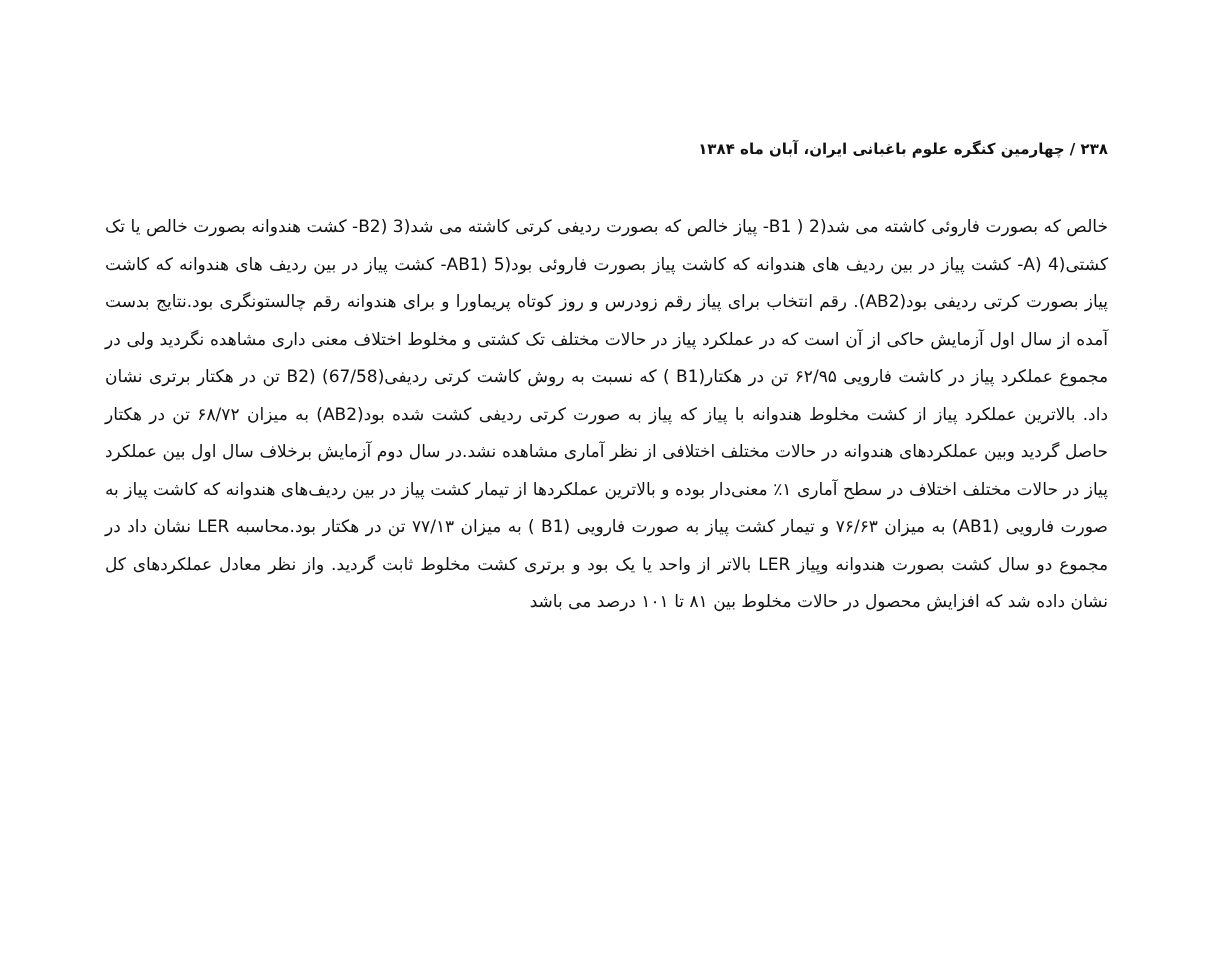۲۳۸ / چهارمین کنگره علوم باغبانی ایران، آبان ماه ۱۳۸۴
خالص که بصورت فاروئی کاشته می شد(2 ( B1- پیاز خالص که بصورت ردیفی کرتی کاشته می شد(3 (B2- کشت هندوانه بصورت خالص یا تک کشتی(4 (A- کشت پیاز در بین ردیف های هندوانه که کاشت پیاز بصورت فاروئی بود(5 (AB1- کشت پیاز در بین ردیف های هندوانه که کاشت پیاز بصورت کرتی ردیفی بود(AB2). رقم انتخاب برای پیاز رقم زودرس و روز کوتاه پریماورا و برای هندوانه رقم چالستونگری بود.نتایج بدست آمده از سال اول آزمایش حاکی از آن است که در عملکرد پیاز در حالات مختلف تک کشتی و مخلوط اختلاف معنی داری مشاهده نگردید ولی در مجموع عملکرد پیاز در کاشت فارویی ۶۲/۹۵ تن در هکتار(B1 ) که نسبت به روش کاشت کرتی ردیفی(67/58) (B2 تن در هکتار برتری نشان داد. بالاترین عملکرد پیاز از کشت مخلوط هندوانه با پیاز که پیاز به صورت کرتی ردیفی کشت شده بود(AB2) به میزان ۶۸/۷۲ تن در هکتار حاصل گردید وبین عملکردهای هندوانه در حالات مختلف اختلافی از نظر آماری مشاهده نشد.در سال دوم آزمایش برخلاف سال اول بین عملکرد پیاز در حالات مختلف اختلاف در سطح آماری ۱٪ معنی‌دار بوده و بالاترین عملکردها از تیمار کشت پیاز در بین ردیف‌های هندوانه که کاشت پیاز به صورت فارویی (AB1) به میزان ۷۶/۶۳ و تیمار کشت پیاز به صورت فارویی (B1 ) به میزان ۷۷/۱۳ تن در هکتار بود.محاسبه LER نشان داد در مجموع دو سال کشت بصورت هندوانه وپیاز LER بالاتر از واحد یا یک بود و برتری کشت مخلوط ثابت گردید. واز نظر معادل عملکردهای کل نشان داده شد که افزایش محصول در حالات مخلوط بین ۸۱ تا ۱۰۱ درصد می باشد